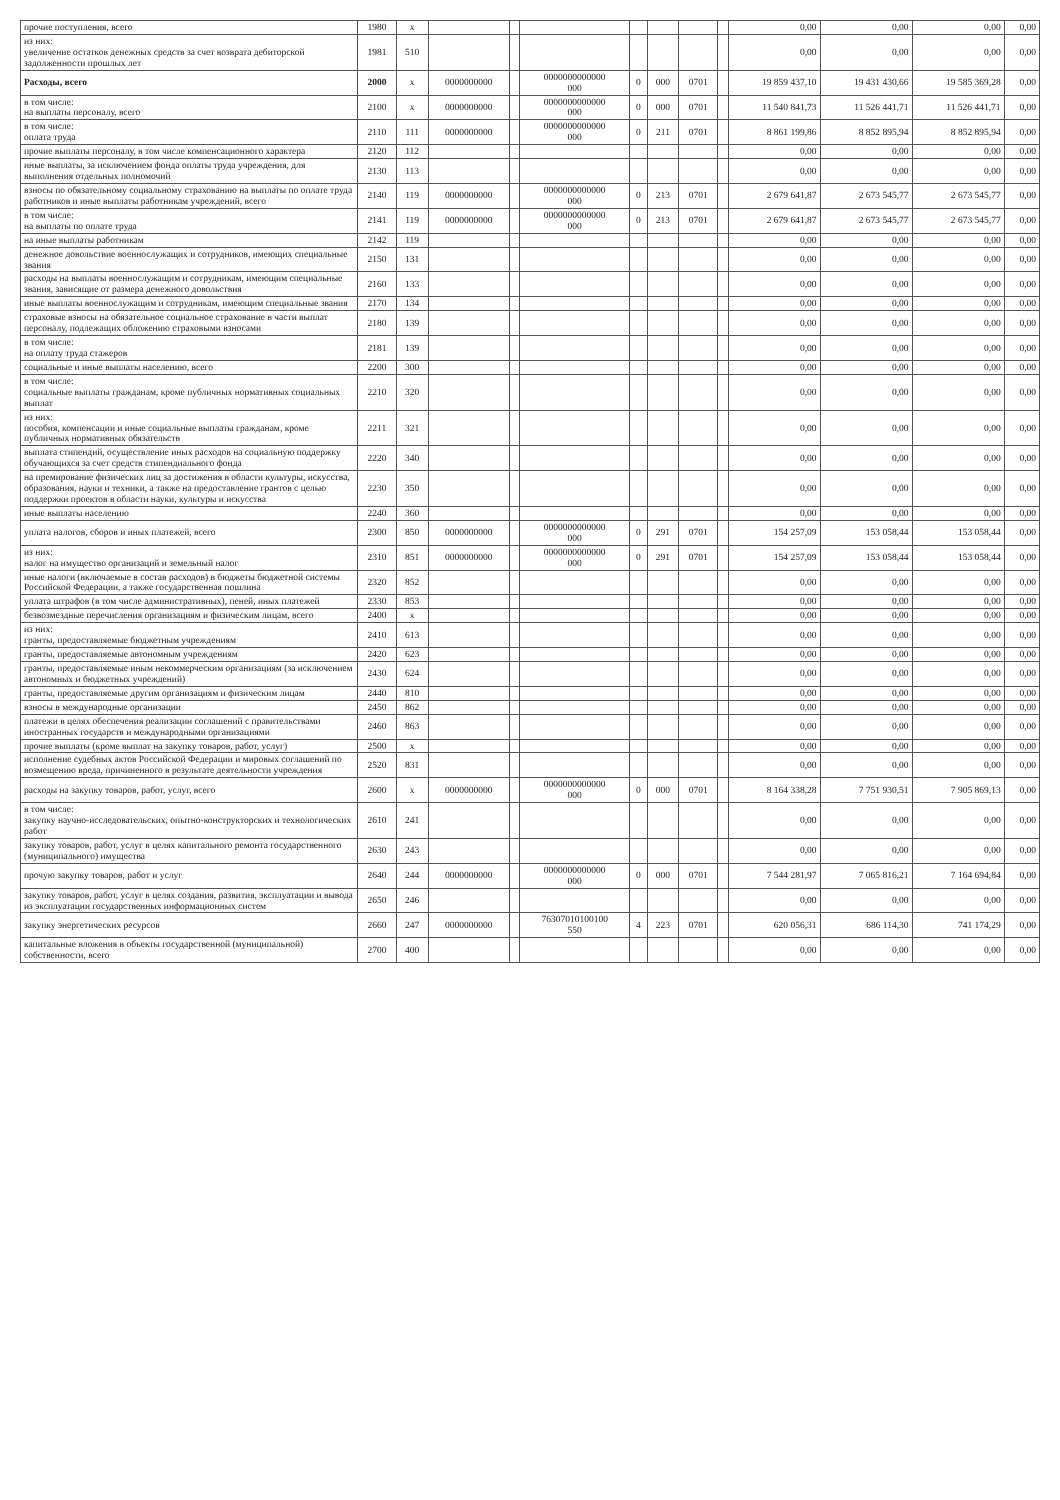| прочие поступления, всего | 1980 | x | | | | | | | | 0,00 | 0,00 | 0,00 | 0,00 |
| из них: увеличение остатков денежных средств за счет возврата дебиторской задолженности прошлых лет | 1981 | 510 | | | | | | | | 0,00 | 0,00 | 0,00 | 0,00 |
| Расходы, всего | 2000 | x | 0000000000 | | 0000000000000 000 | 0 | 000 | 0701 | | 19 859 437,10 | 19 431 430,66 | 19 585 369,28 | 0,00 |
| в том числе: на выплаты персоналу, всего | 2100 | x | 0000000000 | | 0000000000000 000 | 0 | 000 | 0701 | | 11 540 841,73 | 11 526 441,71 | 11 526 441,71 | 0,00 |
| в том числе: оплата труда | 2110 | 111 | 0000000000 | | 0000000000000 000 | 0 | 211 | 0701 | | 8 861 199,86 | 8 852 895,94 | 8 852 895,94 | 0,00 |
| прочие выплаты персоналу, в том числе компенсационного характера | 2120 | 112 | | | | | | | | 0,00 | 0,00 | 0,00 | 0,00 |
| иные выплаты, за исключением фонда оплаты труда учреждения, для выполнения отдельных полномочий | 2130 | 113 | | | | | | | | 0,00 | 0,00 | 0,00 | 0,00 |
| взносы по обязательному социальному страхованию на выплаты по оплате труда работников и иные выплаты работникам учреждений, всего | 2140 | 119 | 0000000000 | | 0000000000000 000 | 0 | 213 | 0701 | | 2 679 641,87 | 2 673 545,77 | 2 673 545,77 | 0,00 |
| в том числе: на выплаты по оплате труда | 2141 | 119 | 0000000000 | | 0000000000000 000 | 0 | 213 | 0701 | | 2 679 641,87 | 2 673 545,77 | 2 673 545,77 | 0,00 |
| на иные выплаты работникам | 2142 | 119 | | | | | | | | 0,00 | 0,00 | 0,00 | 0,00 |
| денежное довольствие военнослужащих и сотрудников, имеющих специальные звания | 2150 | 131 | | | | | | | | 0,00 | 0,00 | 0,00 | 0,00 |
| расходы на выплаты военнослужащим и сотрудникам, имеющим специальные звания, зависящие от размера денежного довольствия | 2160 | 133 | | | | | | | | 0,00 | 0,00 | 0,00 | 0,00 |
| иные выплаты военнослужащим и сотрудникам, имеющим специальные звания | 2170 | 134 | | | | | | | | 0,00 | 0,00 | 0,00 | 0,00 |
| страховые взносы на обязательное социальное страхование в части выплат персоналу, подлежащих обложению страховыми взносами | 2180 | 139 | | | | | | | | 0,00 | 0,00 | 0,00 | 0,00 |
| в том числе: на оплату труда стажеров | 2181 | 139 | | | | | | | | 0,00 | 0,00 | 0,00 | 0,00 |
| социальные и иные выплаты населению, всего | 2200 | 300 | | | | | | | | 0,00 | 0,00 | 0,00 | 0,00 |
| в том числе: социальные выплаты гражданам, кроме публичных нормативных социальных выплат | 2210 | 320 | | | | | | | | 0,00 | 0,00 | 0,00 | 0,00 |
| из них: пособия, компенсации и иные социальные выплаты гражданам, кроме публичных нормативных обязательств | 2211 | 321 | | | | | | | | 0,00 | 0,00 | 0,00 | 0,00 |
| выплата стипендий, осуществление иных расходов на социальную поддержку обучающихся за счет средств стипендиального фонда | 2220 | 340 | | | | | | | | 0,00 | 0,00 | 0,00 | 0,00 |
| на премирование физических лиц за достижения в области культуры, искусства, образования, науки и техники, а также на предоставление грантов с целью поддержки проектов в области науки, культуры и искусства | 2230 | 350 | | | | | | | | 0,00 | 0,00 | 0,00 | 0,00 |
| иные выплаты населению | 2240 | 360 | | | | | | | | 0,00 | 0,00 | 0,00 | 0,00 |
| уплата налогов, сборов и иных платежей, всего | 2300 | 850 | 0000000000 | | 0000000000000 000 | 0 | 291 | 0701 | | 154 257,09 | 153 058,44 | 153 058,44 | 0,00 |
| из них: налог на имущество организаций и земельный налог | 2310 | 851 | 0000000000 | | 0000000000000 000 | 0 | 291 | 0701 | | 154 257,09 | 153 058,44 | 153 058,44 | 0,00 |
| иные налоги (включаемые в состав расходов) в бюджеты бюджетной системы Российской Федерации, а также государственная пошлина | 2320 | 852 | | | | | | | | 0,00 | 0,00 | 0,00 | 0,00 |
| уплата штрафов (в том числе административных), пеней, иных платежей | 2330 | 853 | | | | | | | | 0,00 | 0,00 | 0,00 | 0,00 |
| безвозмездные перечисления организациям и физическим лицам, всего | 2400 | x | | | | | | | | 0,00 | 0,00 | 0,00 | 0,00 |
| из них: гранты, предоставляемые бюджетным учреждениям | 2410 | 613 | | | | | | | | 0,00 | 0,00 | 0,00 | 0,00 |
| гранты, предоставляемые автономным учреждениям | 2420 | 623 | | | | | | | | 0,00 | 0,00 | 0,00 | 0,00 |
| гранты, предоставляемые иным некоммерческим организациям (за исключением автономных и бюджетных учреждений) | 2430 | 624 | | | | | | | | 0,00 | 0,00 | 0,00 | 0,00 |
| гранты, предоставляемые другим организациям и физическим лицам | 2440 | 810 | | | | | | | | 0,00 | 0,00 | 0,00 | 0,00 |
| взносы в международные организации | 2450 | 862 | | | | | | | | 0,00 | 0,00 | 0,00 | 0,00 |
| платежи в целях обеспечения реализации соглашений с правительствами иностранных государств и международными организациями | 2460 | 863 | | | | | | | | 0,00 | 0,00 | 0,00 | 0,00 |
| прочие выплаты (кроме выплат на закупку товаров, работ, услуг) | 2500 | x | | | | | | | | 0,00 | 0,00 | 0,00 | 0,00 |
| исполнение судебных актов Российской Федерации и мировых соглашений по возмещению вреда, причиненного в результате деятельности учреждения | 2520 | 831 | | | | | | | | 0,00 | 0,00 | 0,00 | 0,00 |
| расходы на закупку товаров, работ, услуг, всего | 2600 | x | 0000000000 | | 0000000000000 000 | 0 | 000 | 0701 | | 8 164 338,28 | 7 751 930,51 | 7 905 869,13 | 0,00 |
| в том числе: закупку научно-исследовательских, опытно-конструкторских и технологических работ | 2610 | 241 | | | | | | | | 0,00 | 0,00 | 0,00 | 0,00 |
| закупку товаров, работ, услуг в целях капитального ремонта государственного (муниципального) имущества | 2630 | 243 | | | | | | | | 0,00 | 0,00 | 0,00 | 0,00 |
| прочую закупку товаров, работ и услуг | 2640 | 244 | 0000000000 | | 0000000000000 000 | 0 | 000 | 0701 | | 7 544 281,97 | 7 065 816,21 | 7 164 694,84 | 0,00 |
| закупку товаров, работ, услуг в целях создания, развития, эксплуатации и вывода из эксплуатации государственных информационных систем | 2650 | 246 | | | | | | | | 0,00 | 0,00 | 0,00 | 0,00 |
| закупку энергетических ресурсов | 2660 | 247 | 0000000000 | | 76307010100100 550 | 4 | 223 | 0701 | | 620 056,31 | 686 114,30 | 741 174,29 | 0,00 |
| капитальные вложения в объекты государственной (муниципальной) собственности, всего | 2700 | 400 | | | | | | | | 0,00 | 0,00 | 0,00 | 0,00 |